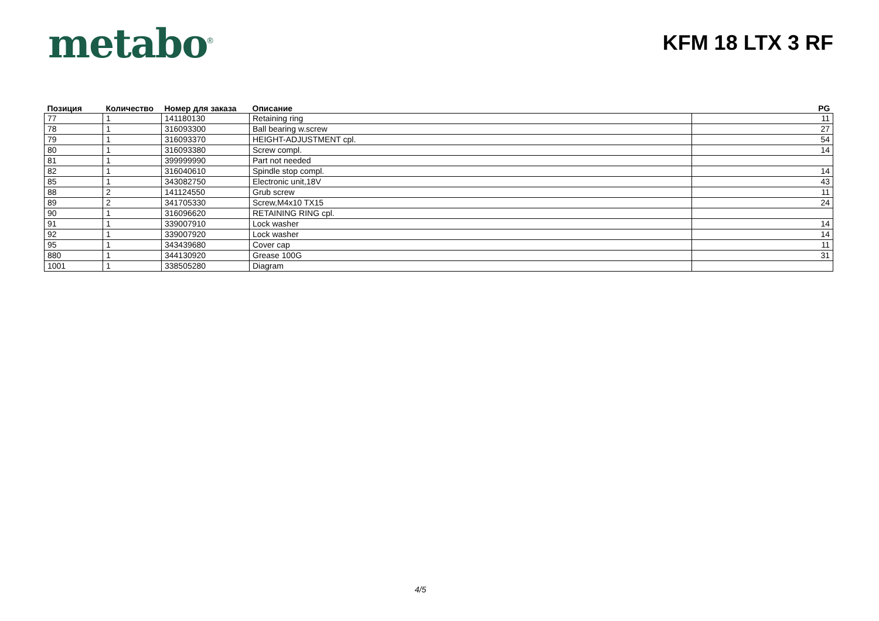metabo<sup>®</sup>
KFM 18 LTX 3 RF
| Позиция | Количество | Номер для заказа | Описание | PG |
| --- | --- | --- | --- | --- |
| 77 | 1 | 141180130 | Retaining ring | 11 |
| 78 | 1 | 316093300 | Ball bearing w.screw | 27 |
| 79 | 1 | 316093370 | HEIGHT-ADJUSTMENT cpl. | 54 |
| 80 | 1 | 316093380 | Screw compl. | 14 |
| 81 | 1 | 399999990 | Part not needed | |
| 82 | 1 | 316040610 | Spindle stop compl. | 14 |
| 85 | 1 | 343082750 | Electronic unit,18V | 43 |
| 88 | 2 | 141124550 | Grub screw | 11 |
| 89 | 2 | 341705330 | Screw,M4x10 TX15 | 24 |
| 90 | 1 | 316096620 | RETAINING RING cpl. | |
| 91 | 1 | 339007910 | Lock washer | 14 |
| 92 | 1 | 339007920 | Lock washer | 14 |
| 95 | 1 | 343439680 | Cover cap | 11 |
| 880 | 1 | 344130920 | Grease 100G | 31 |
| 1001 | 1 | 338505280 | Diagram | |
4/5